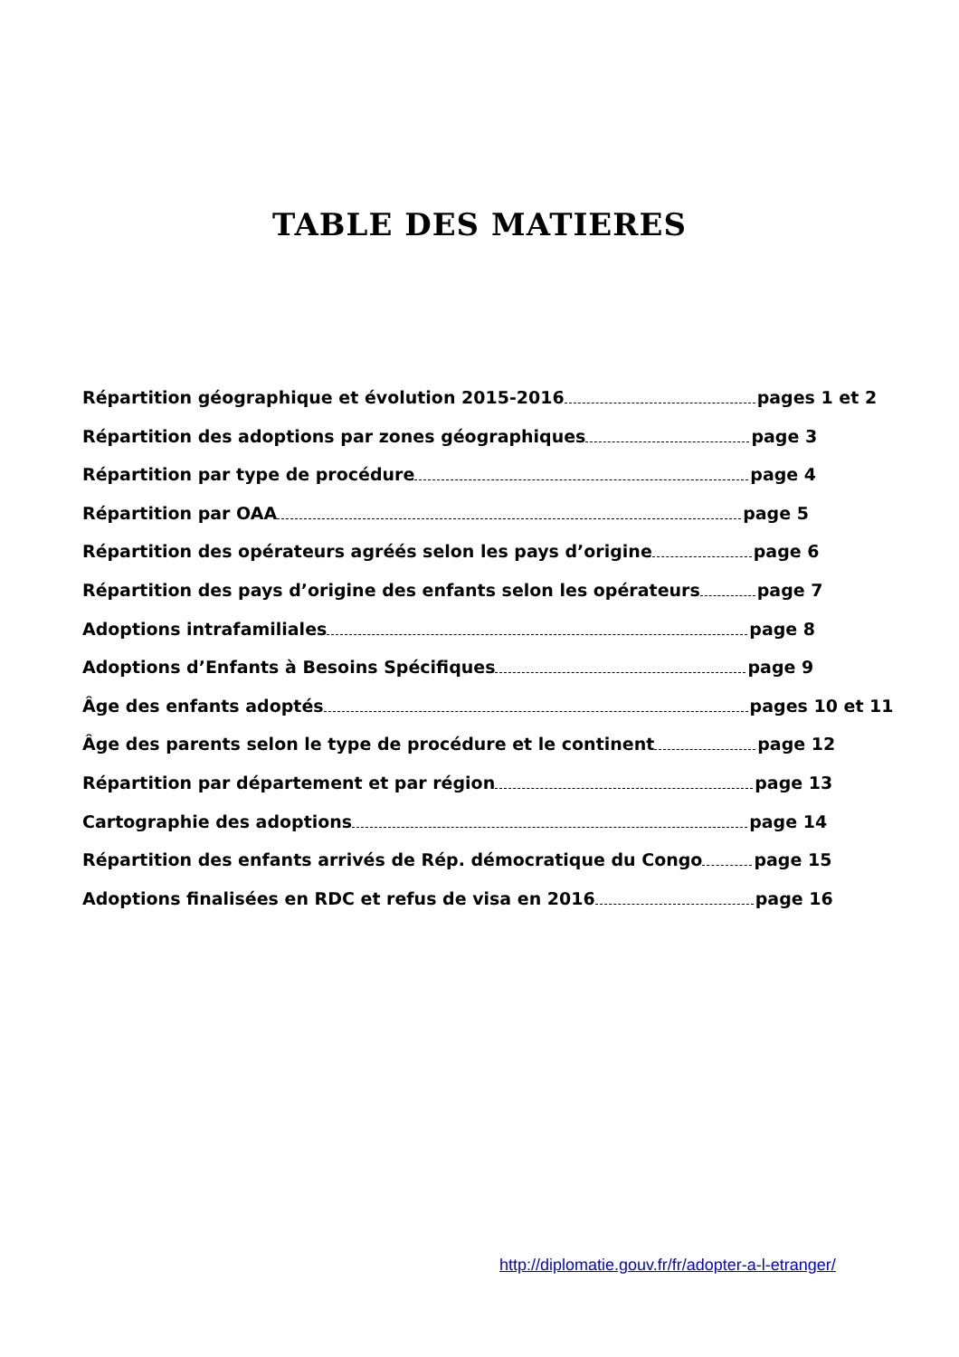TABLE DES MATIERES
Répartition géographique et évolution 2015-2016 pages 1 et 2
Répartition des adoptions par zones géographiques page 3
Répartition par type de procédure page 4
Répartition par OAA page 5
Répartition des opérateurs agréés selon les pays d’origine page 6
Répartition des pays d’origine des enfants selon les opérateurs page 7
Adoptions intrafamiliales page 8
Adoptions d’Enfants à Besoins Spécifiques page 9
Âge des enfants adoptés pages 10 et 11
Âge des parents selon le type de procédure et le continent page 12
Répartition par département et par région page 13
Cartographie des adoptions page 14
Répartition des enfants arrivés de Rép. démocratique du Congo page 15
Adoptions finalisées en RDC et refus de visa en 2016 page 16
http://diplomatie.gouv.fr/fr/adopter-a-l-etranger/